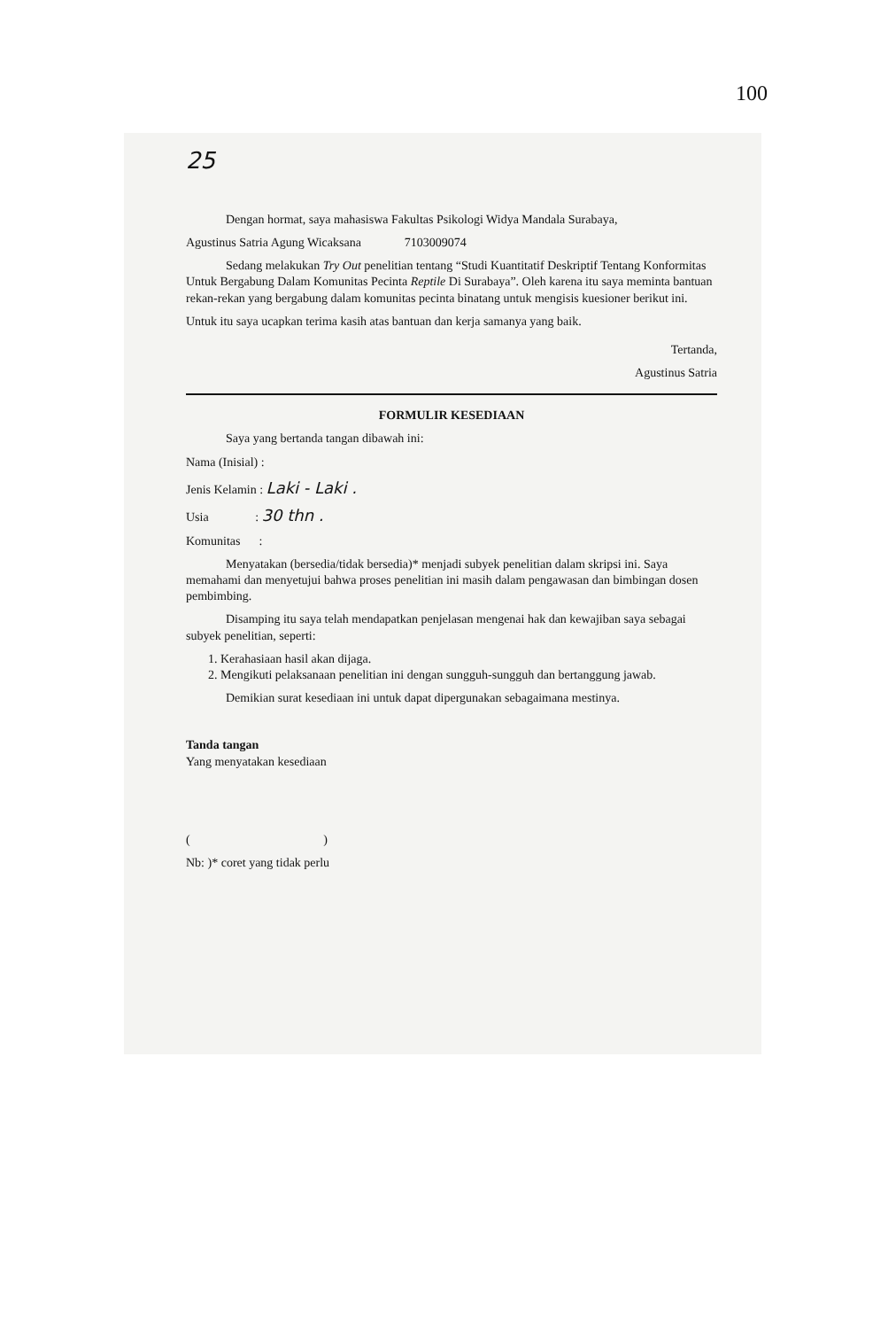100
25
Dengan hormat, saya mahasiswa Fakultas Psikologi Widya Mandala Surabaya,
Agustinus Satria Agung Wicaksana 7103009074
Sedang melakukan Try Out penelitian tentang “Studi Kuantitatif Deskriptif Tentang Konformitas Untuk Bergabung Dalam Komunitas Pecinta Reptile Di Surabaya”. Oleh karena itu saya meminta bantuan rekan-rekan yang bergabung dalam komunitas pecinta binatang untuk mengisis kuesioner berikut ini.
Untuk itu saya ucapkan terima kasih atas bantuan dan kerja samanya yang baik.
Tertanda,
Agustinus Satria
FORMULIR KESEDIAAN
Saya yang bertanda tangan dibawah ini:
Nama (Inisial) :
Jenis Kelamin : Laki - Laki .
Usia : 30 thn .
Komunitas :
Menyatakan (bersedia/tidak bersedia)* menjadi subyek penelitian dalam skripsi ini. Saya memahami dan menyetujui bahwa proses penelitian ini masih dalam pengawasan dan bimbingan dosen pembimbing.
Disamping itu saya telah mendapatkan penjelasan mengenai hak dan kewajiban saya sebagai subyek penelitian, seperti:
1. Kerahasiaan hasil akan dijaga.
2. Mengikuti pelaksanaan penelitian ini dengan sungguh-sungguh dan bertanggung jawab.
Demikian surat kesediaan ini untuk dapat dipergunakan sebagaimana mestinya.
Tanda tangan
Yang menyatakan kesediaan
( )
Nb: )* coret yang tidak perlu